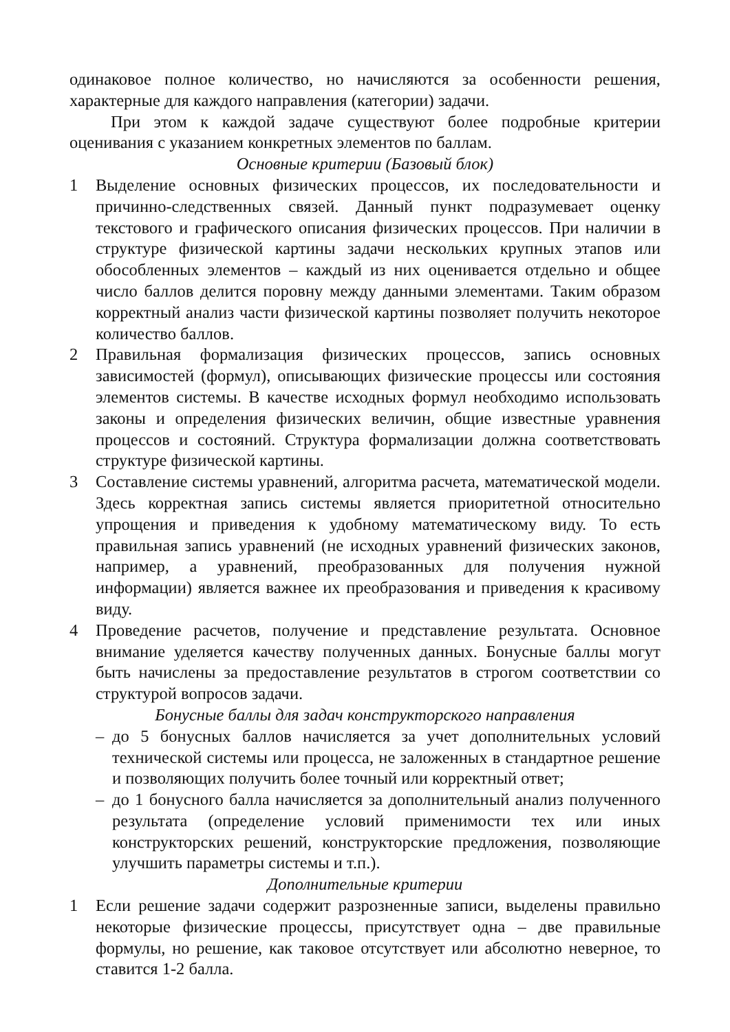одинаковое полное количество, но начисляются за особенности решения, характерные для каждого направления (категории) задачи.
При этом к каждой задаче существуют более подробные критерии оценивания с указанием конкретных элементов по баллам.
Основные критерии (Базовый блок)
1 Выделение основных физических процессов, их последовательности и причинно-следственных связей. Данный пункт подразумевает оценку текстового и графического описания физических процессов. При наличии в структуре физической картины задачи нескольких крупных этапов или обособленных элементов – каждый из них оценивается отдельно и общее число баллов делится поровну между данными элементами. Таким образом корректный анализ части физической картины позволяет получить некоторое количество баллов.
2 Правильная формализация физических процессов, запись основных зависимостей (формул), описывающих физические процессы или состояния элементов системы. В качестве исходных формул необходимо использовать законы и определения физических величин, общие известные уравнения процессов и состояний. Структура формализации должна соответствовать структуре физической картины.
3 Составление системы уравнений, алгоритма расчета, математической модели. Здесь корректная запись системы является приоритетной относительно упрощения и приведения к удобному математическому виду. То есть правильная запись уравнений (не исходных уравнений физических законов, например, а уравнений, преобразованных для получения нужной информации) является важнее их преобразования и приведения к красивому виду.
4 Проведение расчетов, получение и представление результата. Основное внимание уделяется качеству полученных данных. Бонусные баллы могут быть начислены за предоставление результатов в строгом соответствии со структурой вопросов задачи.
Бонусные баллы для задач конструкторского направления
– до 5 бонусных баллов начисляется за учет дополнительных условий технической системы или процесса, не заложенных в стандартное решение и позволяющих получить более точный или корректный ответ;
– до 1 бонусного балла начисляется за дополнительный анализ полученного результата (определение условий применимости тех или иных конструкторских решений, конструкторские предложения, позволяющие улучшить параметры системы и т.п.).
Дополнительные критерии
1 Если решение задачи содержит разрозненные записи, выделены правильно некоторые физические процессы, присутствует одна – две правильные формулы, но решение, как таковое отсутствует или абсолютно неверное, то ставится 1-2 балла.